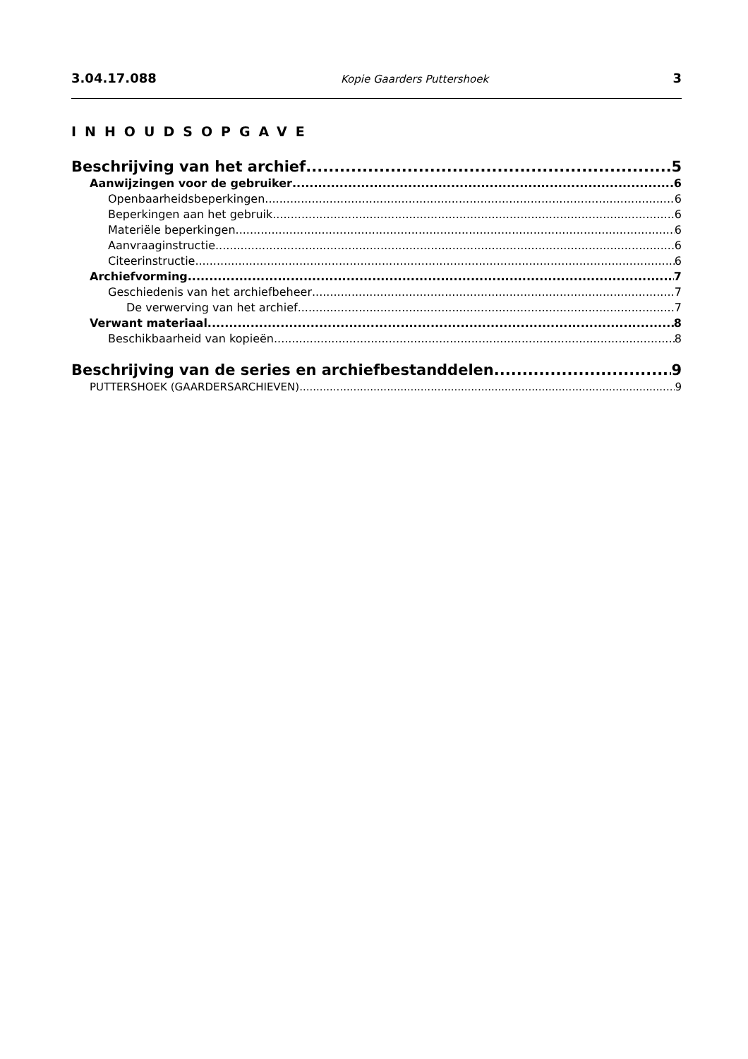3.04.17.088 Kopie Gaarders Puttershoek 3
INHOUDSOPGAVE
Beschrijving van het archief 5
Aanwijzingen voor de gebruiker 6
Openbaarheidsbeperkingen 6
Beperkingen aan het gebruik 6
Materiële beperkingen 6
Aanvraaginstructie 6
Citeerinstructie 6
Archiefvorming 7
Geschiedenis van het archiefbeheer 7
De verwerving van het archief 7
Verwant materiaal 8
Beschikbaarheid van kopieën 8
Beschrijving van de series en archiefbestanddelen 9
PUTTERSHOEK (GAARDERSARCHIEVEN) 9